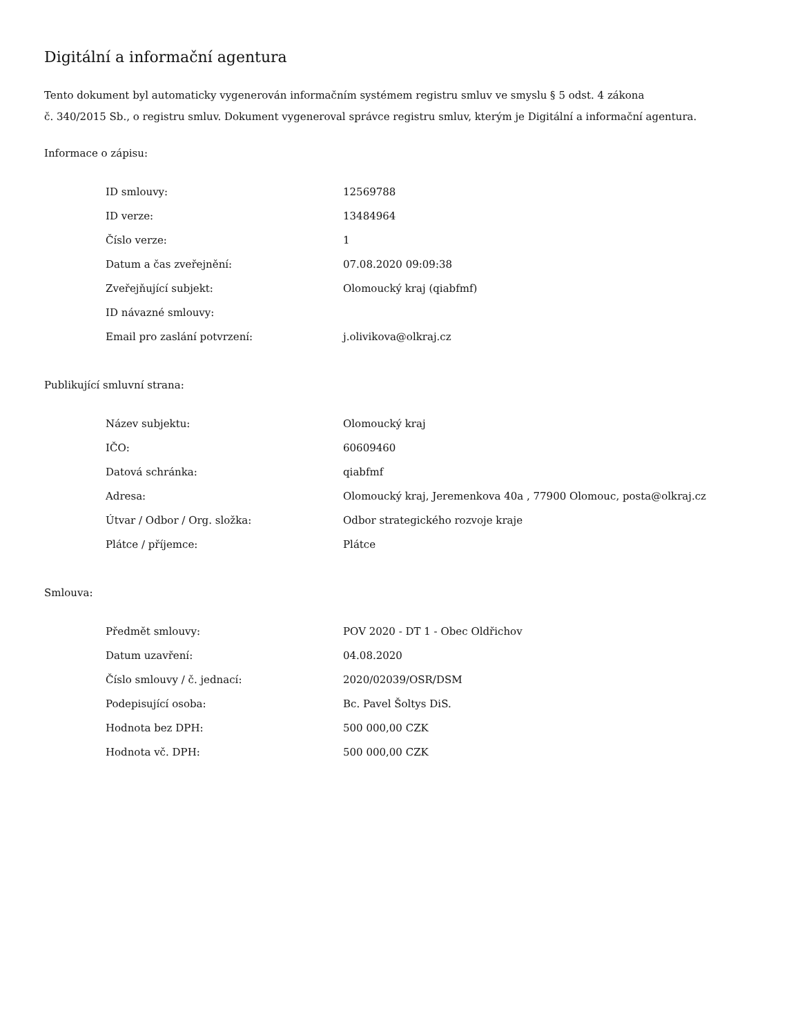Digitální a informační agentura
Tento dokument byl automaticky vygenerován informačním systémem registru smluv ve smyslu § 5 odst. 4 zákona
č. 340/2015 Sb., o registru smluv. Dokument vygeneroval správce registru smluv, kterým je Digitální a informační agentura.
Informace o zápisu:
| ID smlouvy: | 12569788 |
| ID verze: | 13484964 |
| Číslo verze: | 1 |
| Datum a čas zveřejnění: | 07.08.2020 09:09:38 |
| Zveřejňující subjekt: | Olomoucký kraj (qiabfmf) |
| ID návazné smlouvy: | |
| Email pro zaslání potvrzení: | j.olivikova@olkraj.cz |
Publikující smluvní strana:
| Název subjektu: | Olomoucký kraj |
| IČO: | 60609460 |
| Datová schránka: | qiabfmf |
| Adresa: | Olomoucký kraj, Jeremenkova 40a , 77900 Olomouc, posta@olkraj.cz |
| Útvar / Odbor / Org. složka: | Odbor strategického rozvoje kraje |
| Plátce / příjemce: | Plátce |
Smlouva:
| Předmět smlouvy: | POV 2020 - DT 1 - Obec Oldřichov |
| Datum uzavření: | 04.08.2020 |
| Číslo smlouvy / č. jednací: | 2020/02039/OSR/DSM |
| Podepisující osoba: | Bc. Pavel Šoltys DiS. |
| Hodnota bez DPH: | 500 000,00 CZK |
| Hodnota vč. DPH: | 500 000,00 CZK |